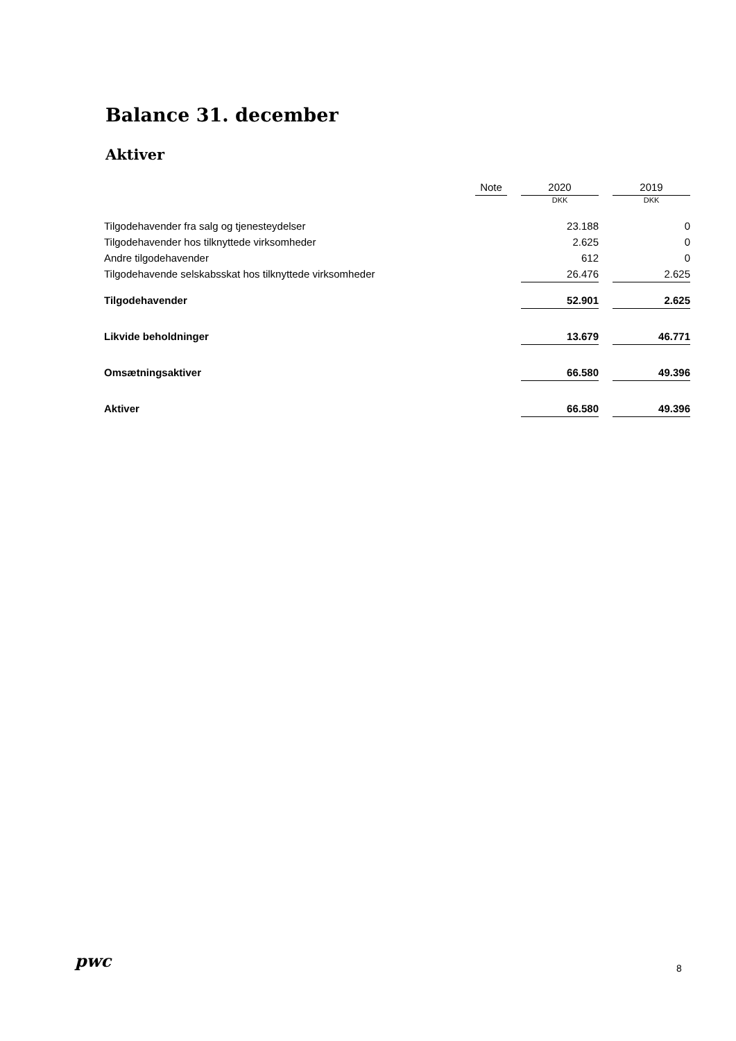Balance 31. december
Aktiver
| | Note | | 2020 | | 2019 |
| --- | --- | --- | --- | --- | --- |
| | | | DKK | | DKK |
| Tilgodehavender fra salg og tjenesteydelser | | | 23.188 | | 0 |
| Tilgodehavender hos tilknyttede virksomheder | | | 2.625 | | 0 |
| Andre tilgodehavender | | | 612 | | 0 |
| Tilgodehavende selskabsskat hos tilknyttede virksomheder | | | 26.476 | | 2.625 |
| Tilgodehavender | | | 52.901 | | 2.625 |
| Likvide beholdninger | | | 13.679 | | 46.771 |
| Omsætningsaktiver | | | 66.580 | | 49.396 |
| Aktiver | | | 66.580 | | 49.396 |
pwc 8